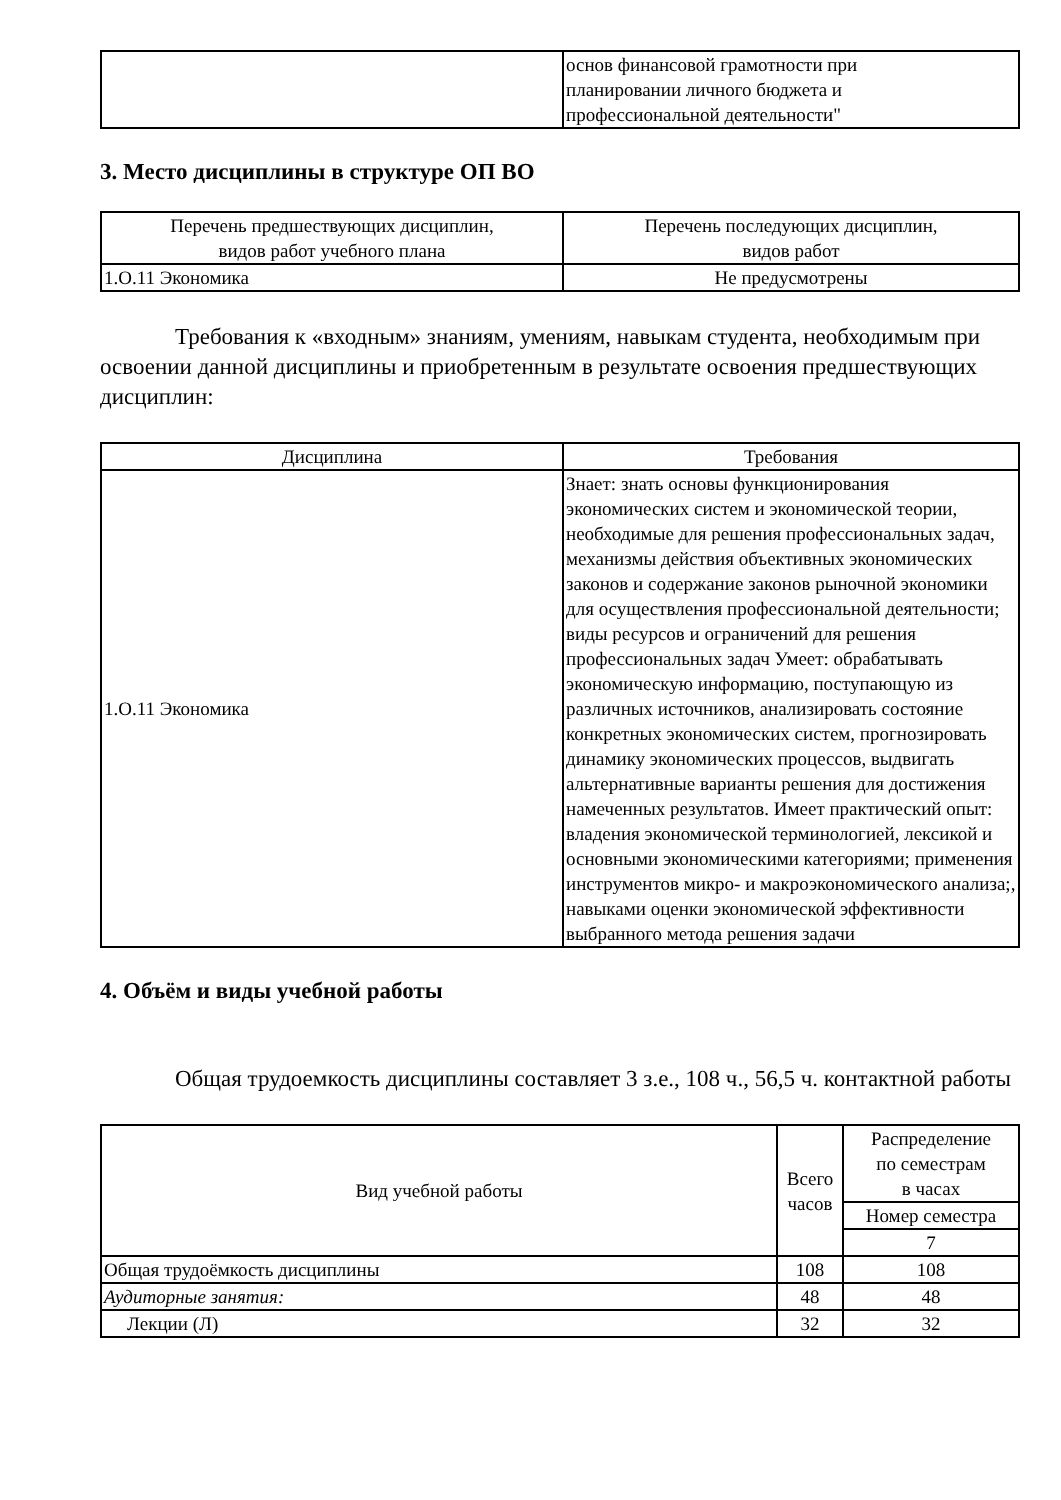| | основ финансовой грамотности при планировании личного бюджета и профессиональной деятельности" |
3. Место дисциплины в структуре ОП ВО
| Перечень предшествующих дисциплин, видов работ учебного плана | Перечень последующих дисциплин, видов работ |
| --- | --- |
| 1.О.11 Экономика | Не предусмотрены |
Требования к «входным» знаниям, умениям, навыкам студента, необходимым при освоении данной дисциплины и приобретенным в результате освоения предшествующих дисциплин:
| Дисциплина | Требования |
| --- | --- |
| 1.О.11 Экономика | Знает: знать основы функционирования экономических систем и экономической теории, необходимые для решения профессиональных задач, механизмы действия объективных экономических законов и содержание законов рыночной экономики для осуществления профессиональной деятельности; виды ресурсов и ограничений для решения профессиональных задач Умеет: обрабатывать экономическую информацию, поступающую из различных источников, анализировать состояние конкретных экономических систем, прогнозировать динамику экономических процессов, выдвигать альтернативные варианты решения для достижения намеченных результатов. Имеет практический опыт: владения экономической терминологией, лексикой и основными экономическими категориями; применения инструментов микро- и макроэкономического анализа;, навыками оценки экономической эффективности выбранного метода решения задачи |
4. Объём и виды учебной работы
Общая трудоемкость дисциплины составляет 3 з.е., 108 ч., 56,5 ч. контактной работы
| Вид учебной работы | Всего часов | Распределение по семестрам в часах |
| --- | --- | --- |
| | | Номер семестра |
| | | 7 |
| Общая трудоёмкость дисциплины | 108 | 108 |
| Аудиторные занятия: | 48 | 48 |
| Лекции (Л) | 32 | 32 |